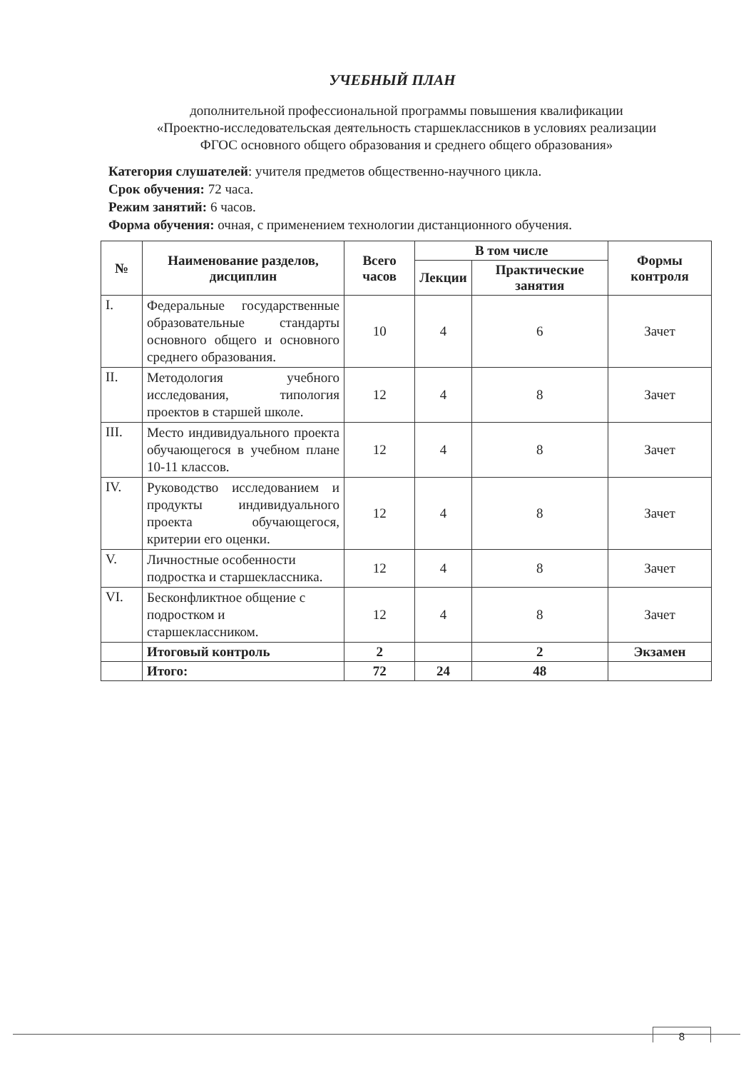УЧЕБНЫЙ ПЛАН
дополнительной профессиональной программы повышения квалификации
«Проектно-исследовательская деятельность старшеклассников в условиях реализации
ФГОС основного общего образования и среднего общего образования»
Категория слушателей: учителя предметов общественно-научного цикла.
Срок обучения: 72 часа.
Режим занятий: 6 часов.
Форма обучения: очная, с применением технологии дистанционного обучения.
| № | Наименование разделов, дисциплин | Всего часов | В том числе | | Формы контроля |
| --- | --- | --- | --- | --- | --- |
| | | | Лекции | Практические занятия | |
| I. | Федеральные государственные образовательные стандарты основного общего и основного среднего образования. | 10 | 4 | 6 | Зачет |
| II. | Методология учебного исследования, типология проектов в старшей школе. | 12 | 4 | 8 | Зачет |
| III. | Место индивидуального проекта обучающегося в учебном плане 10-11 классов. | 12 | 4 | 8 | Зачет |
| IV. | Руководство исследованием и продукты индивидуального проекта обучающегося, критерии его оценки. | 12 | 4 | 8 | Зачет |
| V. | Личностные особенности подростка и старшеклассника. | 12 | 4 | 8 | Зачет |
| VI. | Бесконфликтное общение с подростком и старшеклассником. | 12 | 4 | 8 | Зачет |
| | Итоговый контроль | 2 | | 2 | Экзамен |
| | Итого: | 72 | 24 | 48 | |
8